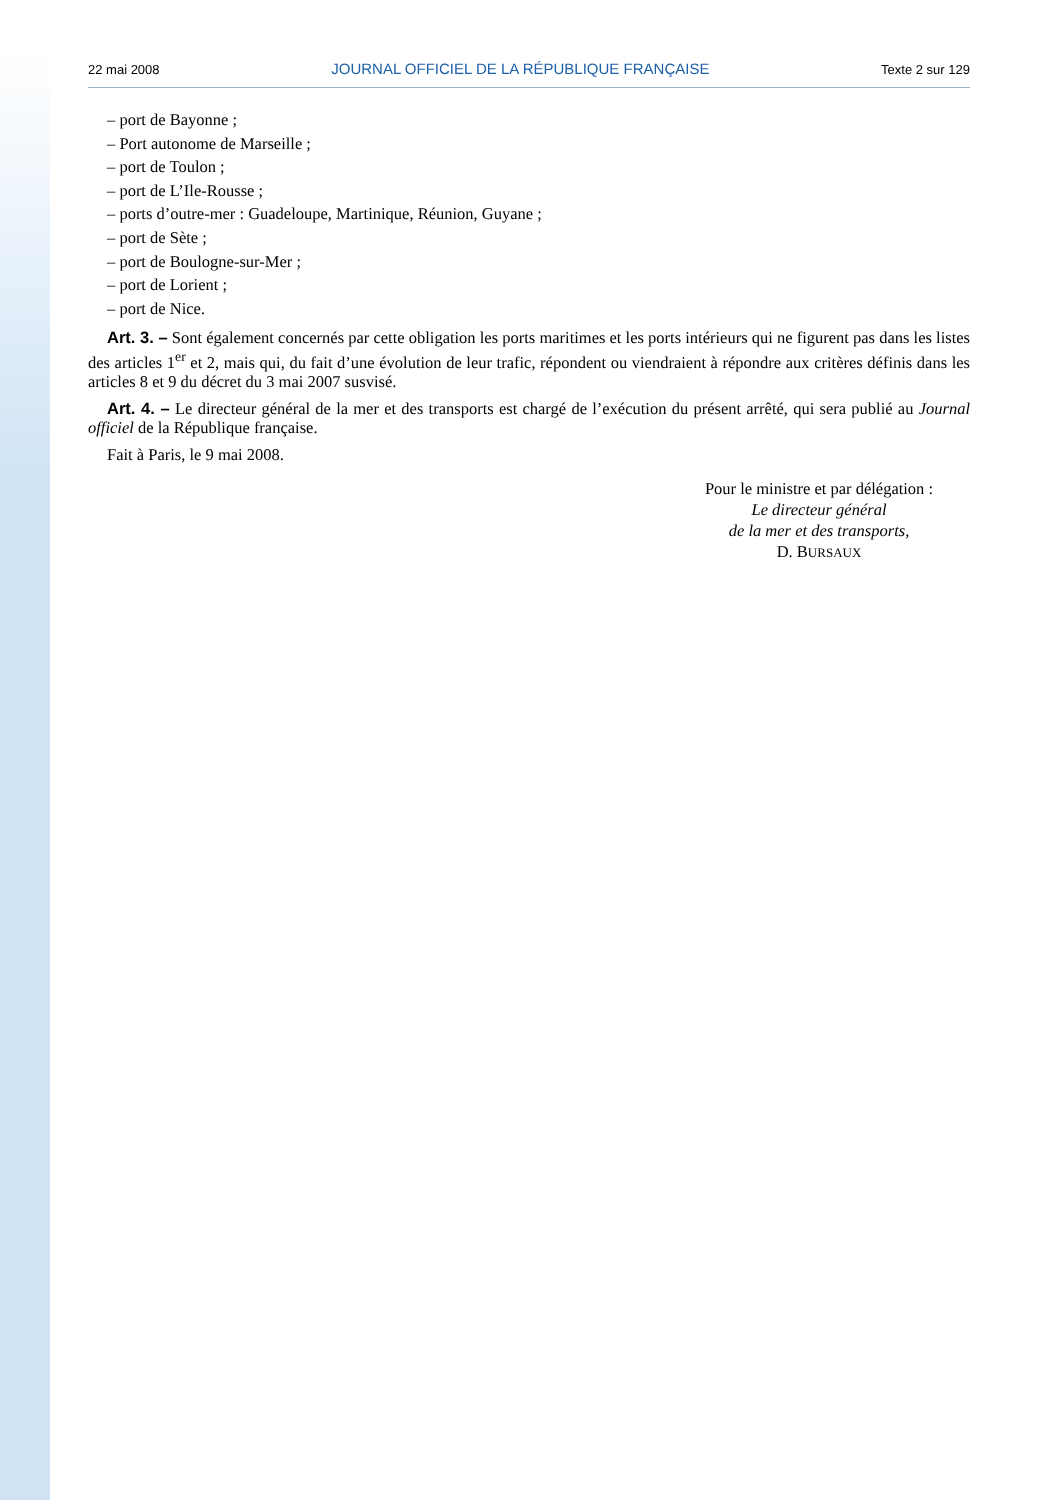22 mai 2008 JOURNAL OFFICIEL DE LA RÉPUBLIQUE FRANÇAISE Texte 2 sur 129
– port de Bayonne ;
– Port autonome de Marseille ;
– port de Toulon ;
– port de L’Ile-Rousse ;
– ports d’outre-mer : Guadeloupe, Martinique, Réunion, Guyane ;
– port de Sète ;
– port de Boulogne-sur-Mer ;
– port de Lorient ;
– port de Nice.
Art. 3. – Sont également concernés par cette obligation les ports maritimes et les ports intérieurs qui ne figurent pas dans les listes des articles 1<sup>er</sup> et 2, mais qui, du fait d’une évolution de leur trafic, répondent ou viendraient à répondre aux critères définis dans les articles 8 et 9 du décret du 3 mai 2007 susvisé.
Art. 4. – Le directeur général de la mer et des transports est chargé de l’exécution du présent arrêté, qui sera publié au Journal officiel de la République française.
Fait à Paris, le 9 mai 2008.
Pour le ministre et par délégation :
Le directeur général
de la mer et des transports,
D. BURSAUX